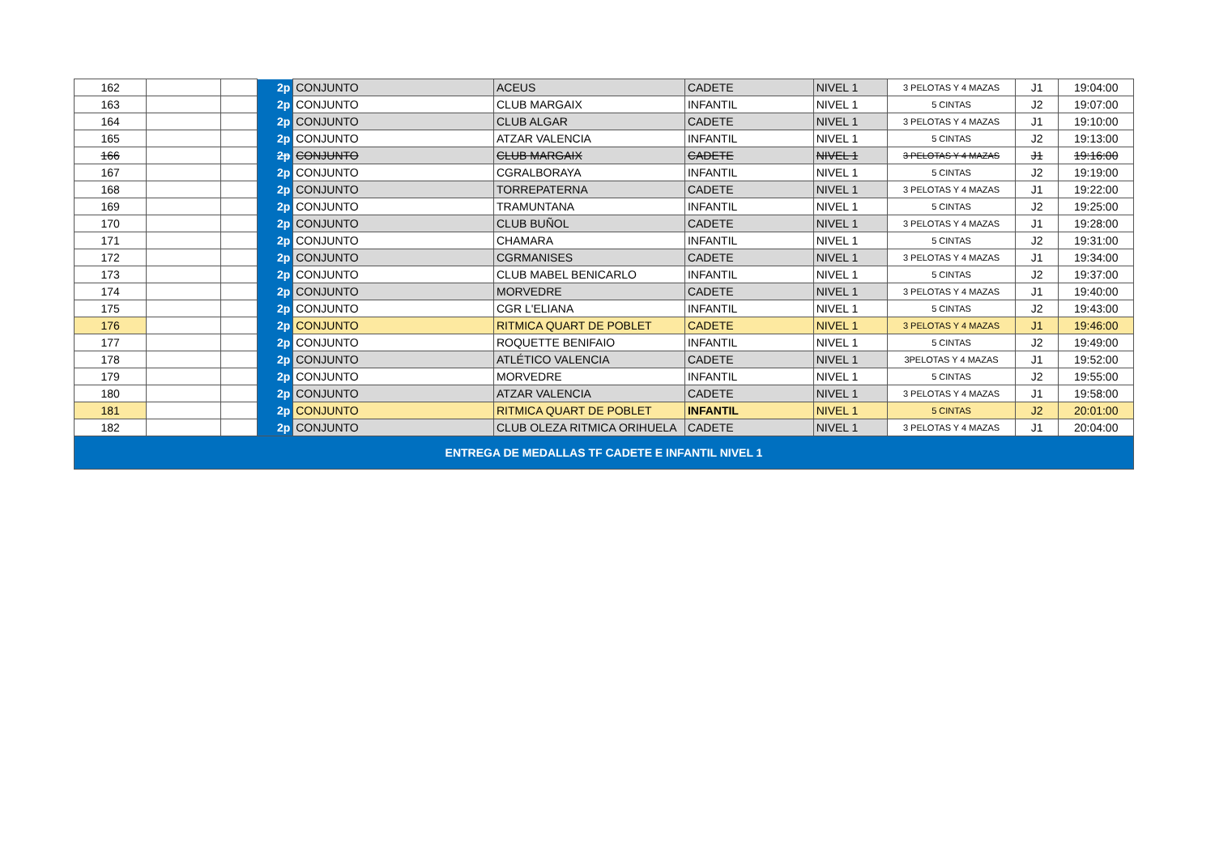| 162 | | | 2p | CONJUNTO | ACEUS | CADETE | NIVEL 1 | 3 PELOTAS Y 4 MAZAS | J1 | 19:04:00 |
| 163 | | | 2p | CONJUNTO | CLUB MARGAIX | INFANTIL | NIVEL 1 | 5 CINTAS | J2 | 19:07:00 |
| 164 | | | 2p | CONJUNTO | CLUB ALGAR | CADETE | NIVEL 1 | 3 PELOTAS Y 4 MAZAS | J1 | 19:10:00 |
| 165 | | | 2p | CONJUNTO | ATZAR VALENCIA | INFANTIL | NIVEL 1 | 5 CINTAS | J2 | 19:13:00 |
| 166 | | | 2p | CONJUNTO | CLUB MARGAIX | CADETE | NIVEL 1 | 3 PELOTAS Y 4 MAZAS | J1 | 19:16:00 |
| 167 | | | 2p | CONJUNTO | CGRALBORAYA | INFANTIL | NIVEL 1 | 5 CINTAS | J2 | 19:19:00 |
| 168 | | | 2p | CONJUNTO | TORREPATERNA | CADETE | NIVEL 1 | 3 PELOTAS Y 4 MAZAS | J1 | 19:22:00 |
| 169 | | | 2p | CONJUNTO | TRAMUNTANA | INFANTIL | NIVEL 1 | 5 CINTAS | J2 | 19:25:00 |
| 170 | | | 2p | CONJUNTO | CLUB BUÑOL | CADETE | NIVEL 1 | 3 PELOTAS Y 4 MAZAS | J1 | 19:28:00 |
| 171 | | | 2p | CONJUNTO | CHAMARA | INFANTIL | NIVEL 1 | 5 CINTAS | J2 | 19:31:00 |
| 172 | | | 2p | CONJUNTO | CGRMANISES | CADETE | NIVEL 1 | 3 PELOTAS Y 4 MAZAS | J1 | 19:34:00 |
| 173 | | | 2p | CONJUNTO | CLUB MABEL BENICARLO | INFANTIL | NIVEL 1 | 5 CINTAS | J2 | 19:37:00 |
| 174 | | | 2p | CONJUNTO | MORVEDRE | CADETE | NIVEL 1 | 3 PELOTAS Y 4 MAZAS | J1 | 19:40:00 |
| 175 | | | 2p | CONJUNTO | CGR L'ELIANA | INFANTIL | NIVEL 1 | 5 CINTAS | J2 | 19:43:00 |
| 176 | | | 2p | CONJUNTO | RITMICA QUART DE POBLET | CADETE | NIVEL 1 | 3 PELOTAS Y 4 MAZAS | J1 | 19:46:00 |
| 177 | | | 2p | CONJUNTO | ROQUETTE BENIFAIO | INFANTIL | NIVEL 1 | 5 CINTAS | J2 | 19:49:00 |
| 178 | | | 2p | CONJUNTO | ATLÉTICO VALENCIA | CADETE | NIVEL 1 | 3PELOTAS Y 4 MAZAS | J1 | 19:52:00 |
| 179 | | | 2p | CONJUNTO | MORVEDRE | INFANTIL | NIVEL 1 | 5 CINTAS | J2 | 19:55:00 |
| 180 | | | 2p | CONJUNTO | ATZAR VALENCIA | CADETE | NIVEL 1 | 3 PELOTAS Y 4 MAZAS | J1 | 19:58:00 |
| 181 | | | 2p | CONJUNTO | RITMICA QUART DE POBLET | INFANTIL | NIVEL 1 | 5 CINTAS | J2 | 20:01:00 |
| 182 | | | 2p | CONJUNTO | CLUB OLEZA RITMICA ORIHUELA | CADETE | NIVEL 1 | 3 PELOTAS Y 4 MAZAS | J1 | 20:04:00 |
| ENTREGA DE MEDALLAS TF CADETE E INFANTIL NIVEL 1 | | | | | | | | | | |